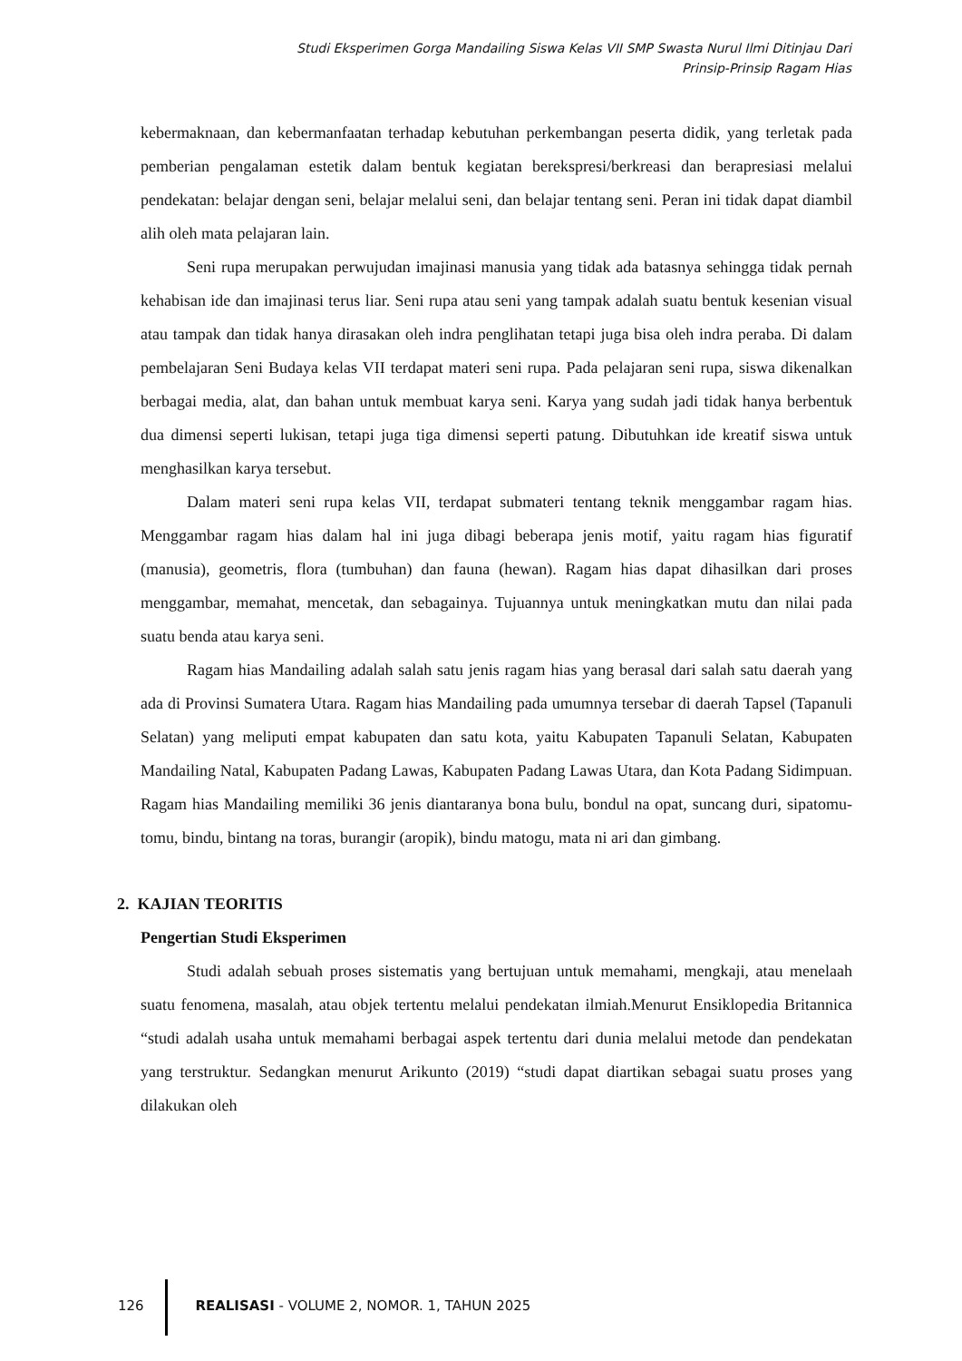Studi Eksperimen Gorga Mandailing Siswa Kelas VII SMP Swasta Nurul Ilmi Ditinjau Dari
Prinsip-Prinsip Ragam Hias
kebermaknaan, dan kebermanfaatan terhadap kebutuhan perkembangan peserta didik, yang terletak pada pemberian pengalaman estetik dalam bentuk kegiatan berekspresi/berkreasi dan berapresiasi melalui pendekatan: belajar dengan seni, belajar melalui seni, dan belajar tentang seni. Peran ini tidak dapat diambil alih oleh mata pelajaran lain.
Seni rupa merupakan perwujudan imajinasi manusia yang tidak ada batasnya sehingga tidak pernah kehabisan ide dan imajinasi terus liar. Seni rupa atau seni yang tampak adalah suatu bentuk kesenian visual atau tampak dan tidak hanya dirasakan oleh indra penglihatan tetapi juga bisa oleh indra peraba. Di dalam pembelajaran Seni Budaya kelas VII terdapat materi seni rupa. Pada pelajaran seni rupa, siswa dikenalkan berbagai media, alat, dan bahan untuk membuat karya seni. Karya yang sudah jadi tidak hanya berbentuk dua dimensi seperti lukisan, tetapi juga tiga dimensi seperti patung. Dibutuhkan ide kreatif siswa untuk menghasilkan karya tersebut.
Dalam materi seni rupa kelas VII, terdapat submateri tentang teknik menggambar ragam hias. Menggambar ragam hias dalam hal ini juga dibagi beberapa jenis motif, yaitu ragam hias figuratif (manusia), geometris, flora (tumbuhan) dan fauna (hewan). Ragam hias dapat dihasilkan dari proses menggambar, memahat, mencetak, dan sebagainya. Tujuannya untuk meningkatkan mutu dan nilai pada suatu benda atau karya seni.
Ragam hias Mandailing adalah salah satu jenis ragam hias yang berasal dari salah satu daerah yang ada di Provinsi Sumatera Utara. Ragam hias Mandailing pada umumnya tersebar di daerah Tapsel (Tapanuli Selatan) yang meliputi empat kabupaten dan satu kota, yaitu Kabupaten Tapanuli Selatan, Kabupaten Mandailing Natal, Kabupaten Padang Lawas, Kabupaten Padang Lawas Utara, dan Kota Padang Sidimpuan. Ragam hias Mandailing memiliki 36 jenis diantaranya bona bulu, bondul na opat, suncang duri, sipatomu-tomu, bindu, bintang na toras, burangir (aropik), bindu matogu, mata ni ari dan gimbang.
2. KAJIAN TEORITIS
Pengertian Studi Eksperimen
Studi adalah sebuah proses sistematis yang bertujuan untuk memahami, mengkaji, atau menelaah suatu fenomena, masalah, atau objek tertentu melalui pendekatan ilmiah.Menurut Ensiklopedia Britannica “studi adalah usaha untuk memahami berbagai aspek tertentu dari dunia melalui metode dan pendekatan yang terstruktur. Sedangkan menurut Arikunto (2019) “studi dapat diartikan sebagai suatu proses yang dilakukan oleh
126 REALISASI - VOLUME 2, NOMOR. 1, TAHUN 2025